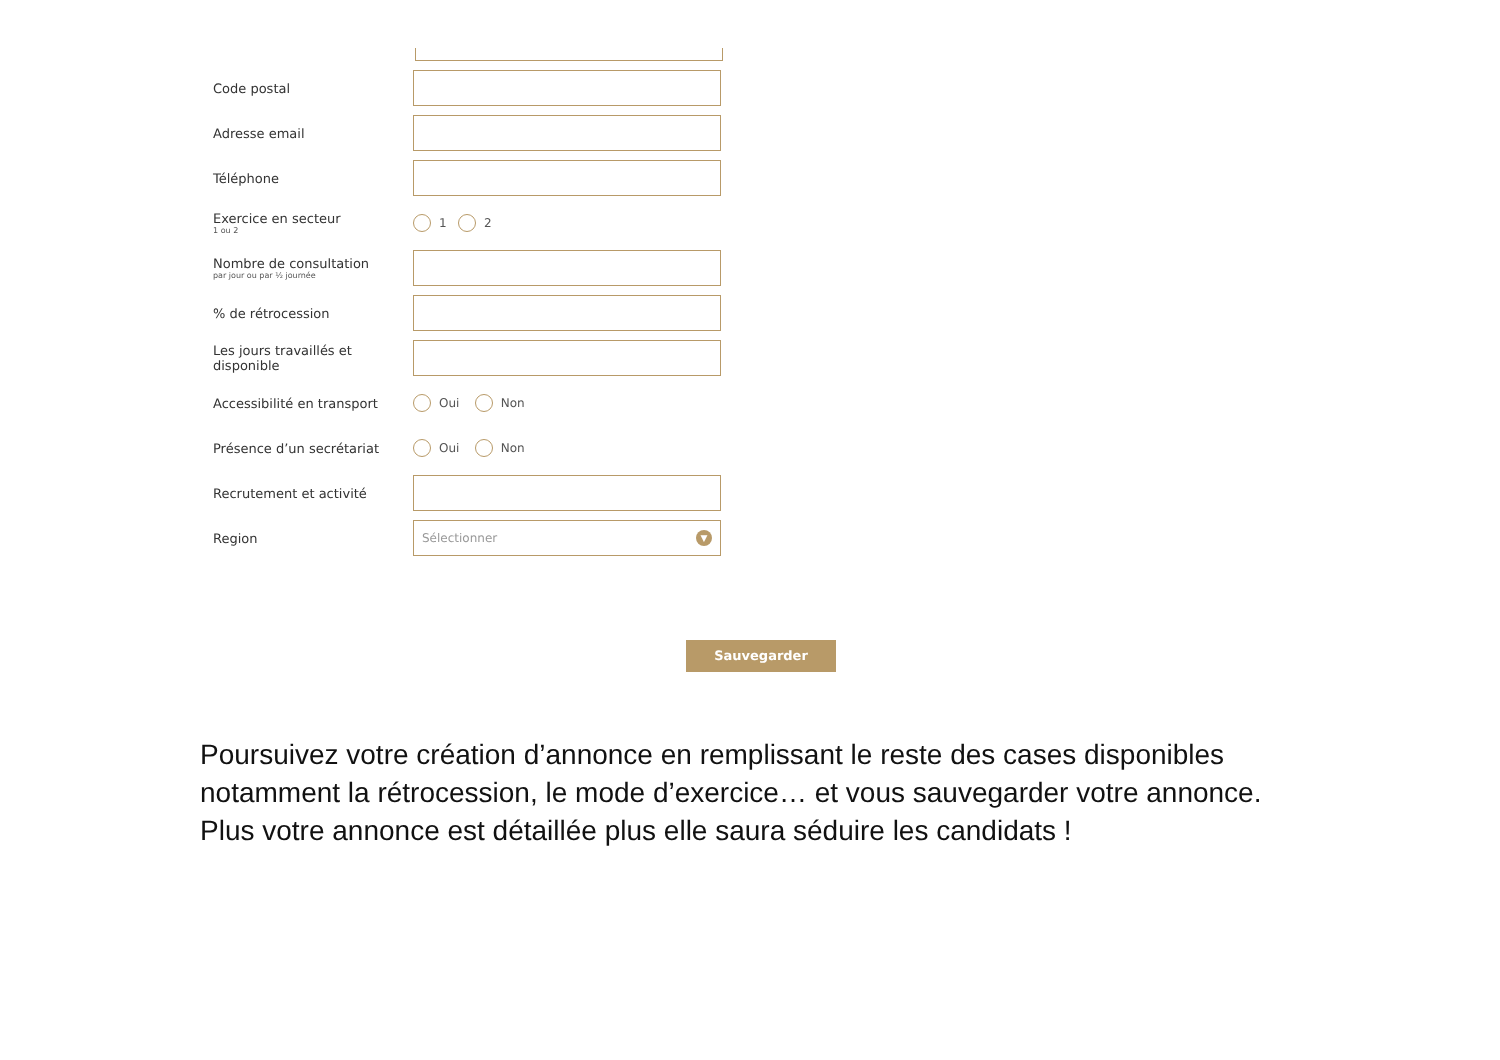Code postal
Adresse email
Téléphone
Exercice en secteur
1 ou 2
1 2
Nombre de consultation
par jour ou par ½ journée
% de rétrocession
Les jours travaillés et disponible
Accessibilité en transport
Oui Non
Présence d’un secrétariat
Oui Non
Recrutement et activité
Region
Sélectionner ▼
Sauvegarder
Poursuivez votre création d’annonce en remplissant le reste des cases disponibles notamment la rétrocession, le mode d’exercice… et vous sauvegarder votre annonce.
Plus votre annonce est détaillée plus elle saura séduire les candidats !